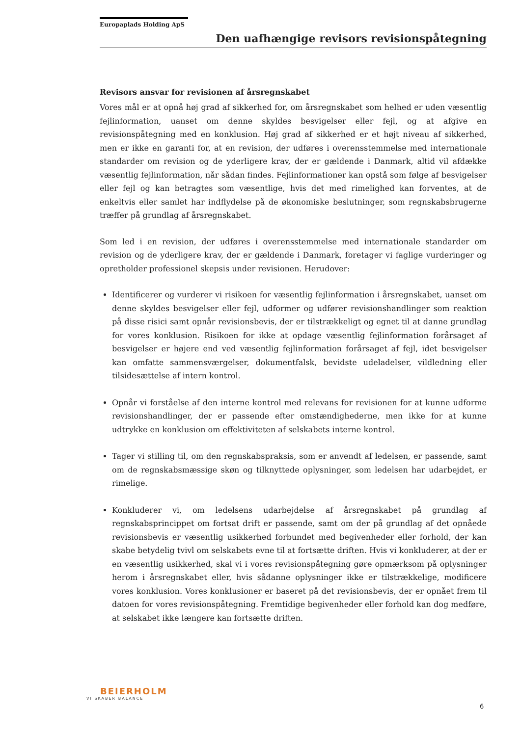Europaplads Holding ApS
Den uafhængige revisors revisionspåtegning
Revisors ansvar for revisionen af årsregnskabet
Vores mål er at opnå høj grad af sikkerhed for, om årsregnskabet som helhed er uden væsentlig fejlinformation, uanset om denne skyldes besvigelser eller fejl, og at afgive en revisionspåtegning med en konklusion. Høj grad af sikkerhed er et højt niveau af sikkerhed, men er ikke en garanti for, at en revision, der udføres i overensstemmelse med internationale standarder om revision og de yderligere krav, der er gældende i Danmark, altid vil afdække væsentlig fejlinformation, når sådan findes. Fejlinformationer kan opstå som følge af besvigelser eller fejl og kan betragtes som væsentlige, hvis det med rimelighed kan forventes, at de enkeltvis eller samlet har indflydelse på de økonomiske beslutninger, som regnskabsbrugerne træffer på grundlag af årsregnskabet.
Som led i en revision, der udføres i overensstemmelse med internationale standarder om revision og de yderligere krav, der er gældende i Danmark, foretager vi faglige vurderinger og opretholder professionel skepsis under revisionen. Herudover:
Identificerer og vurderer vi risikoen for væsentlig fejlinformation i årsregnskabet, uanset om denne skyldes besvigelser eller fejl, udformer og udfører revisionshandlinger som reaktion på disse risici samt opnår revisionsbevis, der er tilstrækkeligt og egnet til at danne grundlag for vores konklusion. Risikoen for ikke at opdage væsentlig fejlinformation forårsaget af besvigelser er højere end ved væsentlig fejlinformation forårsaget af fejl, idet besvigelser kan omfatte sammensværgelser, dokumentfalsk, bevidste udeladelser, vildledning eller tilsidesættelse af intern kontrol.
Opnår vi forståelse af den interne kontrol med relevans for revisionen for at kunne udforme revisionshandlinger, der er passende efter omstændighederne, men ikke for at kunne udtrykke en konklusion om effektiviteten af selskabets interne kontrol.
Tager vi stilling til, om den regnskabspraksis, som er anvendt af ledelsen, er passende, samt om de regnskabsmæssige skøn og tilknyttede oplysninger, som ledelsen har udarbejdet, er rimelige.
Konkluderer vi, om ledelsens udarbejdelse af årsregnskabet på grundlag af regnskabsprincippet om fortsat drift er passende, samt om der på grundlag af det opnåede revisionsbevis er væsentlig usikkerhed forbundet med begivenheder eller forhold, der kan skabe betydelig tvivl om selskabets evne til at fortsætte driften. Hvis vi konkluderer, at der er en væsentlig usikkerhed, skal vi i vores revisionspåtegning gøre opmærksom på oplysninger herom i årsregnskabet eller, hvis sådanne oplysninger ikke er tilstrækkelige, modificere vores konklusion. Vores konklusioner er baseret på det revisionsbevis, der er opnået frem til datoen for vores revisionspåtegning. Fremtidige begivenheder eller forhold kan dog medføre, at selskabet ikke længere kan fortsætte driften.
BEIERHOLM
VI SKABER BALANCE
6